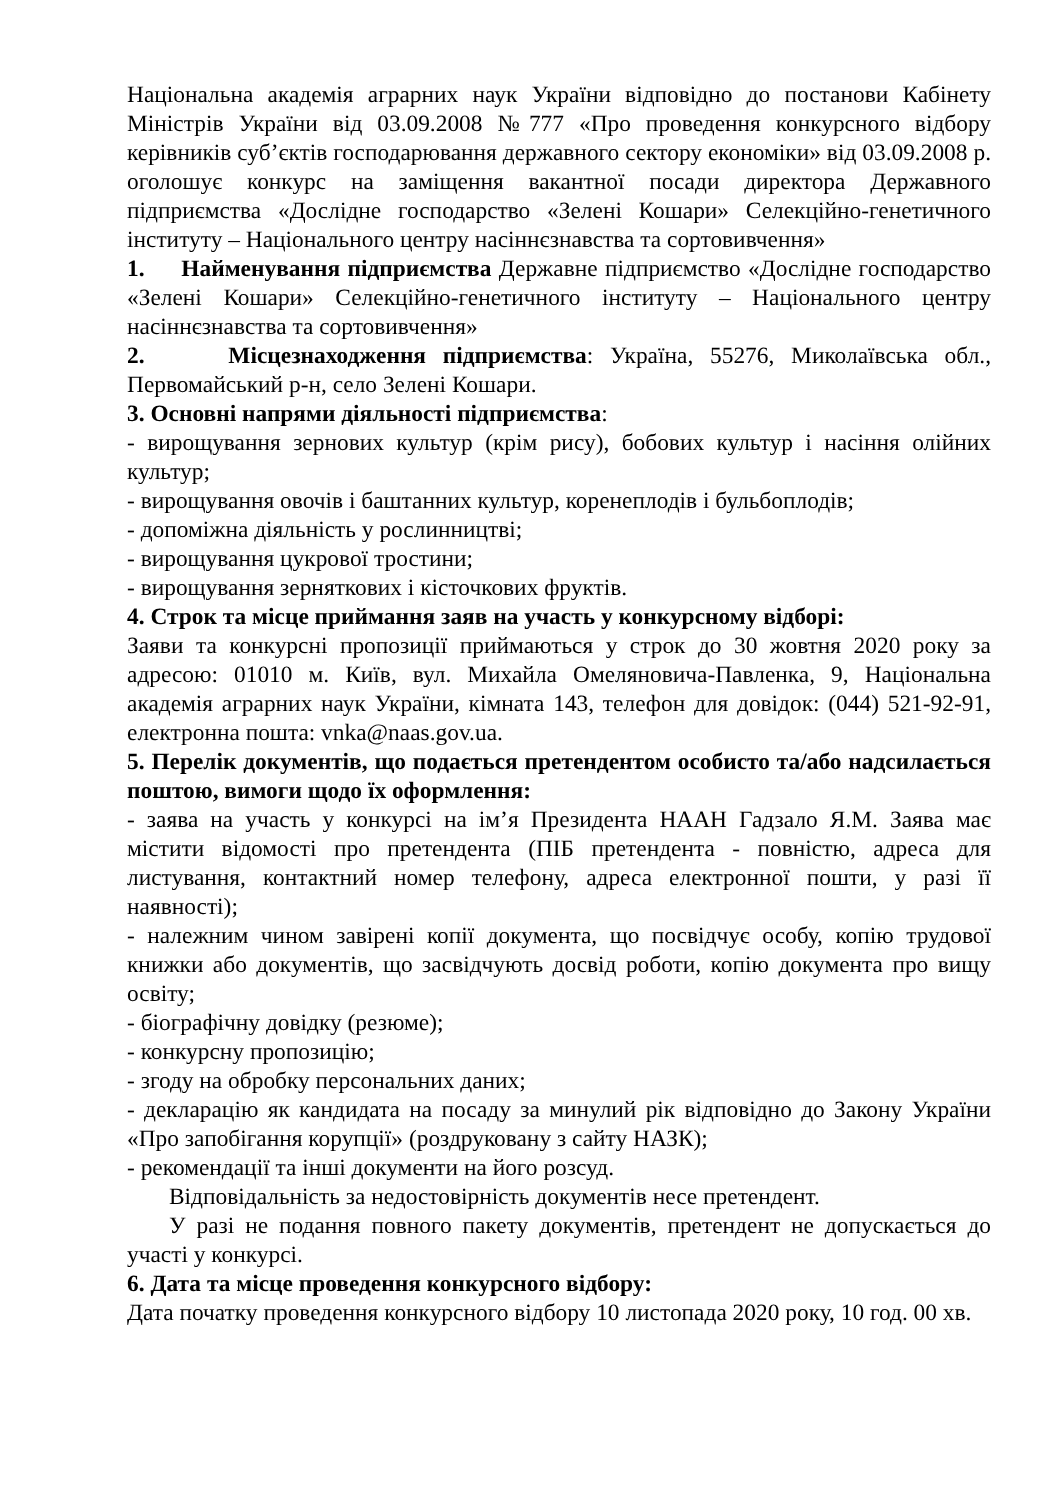Національна академія аграрних наук України відповідно до постанови Кабінету Міністрів України від 03.09.2008 №777 «Про проведення конкурсного відбору керівників суб’єктів господарювання державного сектору економіки» від 03.09.2008 р. оголошує конкурс на заміщення вакантної посади директора Державного підприємства «Дослідне господарство «Зелені Кошари» Селекційно-генетичного інституту – Національного центру насіннєзнавства та сортовивчення»
1. Найменування підприємства Державне підприємство «Дослідне господарство «Зелені Кошари» Селекційно-генетичного інституту – Національного центру насіннєзнавства та сортовивчення»
2. Місцезнаходження підприємства: Україна, 55276, Миколаївська обл., Первомайський р-н, село Зелені Кошари.
3. Основні напрями діяльності підприємства:
- вирощування зернових культур (крім рису), бобових культур і насіння олійних культур;
- вирощування овочів і баштанних культур, коренеплодів і бульбоплодів;
- допоміжна діяльність у рослинництві;
- вирощування цукрової тростини;
- вирощування зерняткових і кісточкових фруктів.
4. Строк та місце приймання заяв на участь у конкурсному відборі:
Заяви та конкурсні пропозиції приймаються у строк до 30 жовтня 2020 року за адресою: 01010 м. Київ, вул. Михайла Омеляновича-Павленка, 9, Національна академія аграрних наук України, кімната 143, телефон для довідок: (044) 521-92-91, електронна пошта: vnka@naas.gov.ua.
5. Перелік документів, що подається претендентом особисто та/або надсилається поштою, вимоги щодо їх оформлення:
- заява на участь у конкурсі на ім’я Президента НААН Гадзало Я.М. Заява має містити відомості про претендента (ПІБ претендента - повністю, адреса для листування, контактний номер телефону, адреса електронної пошти, у разі її наявності);
- належним чином завірені копії документа, що посвідчує особу, копію трудової книжки або документів, що засвідчують досвід роботи, копію документа про вищу освіту;
- біографічну довідку (резюме);
- конкурсну пропозицію;
- згоду на обробку персональних даних;
- декларацію як кандидата на посаду за минулий рік відповідно до Закону України «Про запобігання корупції» (роздруковану з сайту НАЗК);
- рекомендації та інші документи на його розсуд.
Відповідальність за недостовірність документів несе претендент.
У разі не подання повного пакету документів, претендент не допускається до участі у конкурсі.
6. Дата та місце проведення конкурсного відбору:
Дата початку проведення конкурсного відбору 10 листопада 2020 року, 10 год. 00 хв.